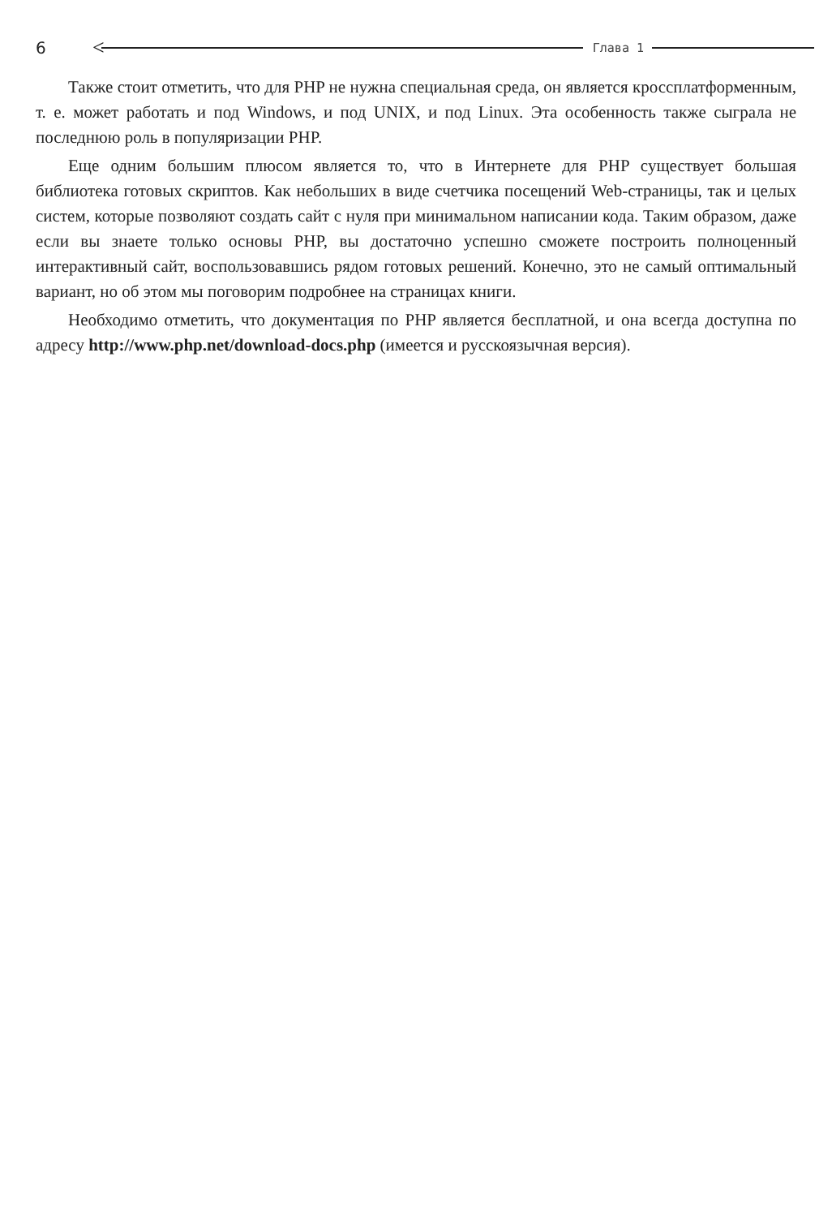6 <
Глава 1
Также стоит отметить, что для PHP не нужна специальная среда, он является кроссплатформенным, т. е. может работать и под Windows, и под UNIX, и под Linux. Эта особенность также сыграла не последнюю роль в популяризации PHP.
Еще одним большим плюсом является то, что в Интернете для PHP существует большая библиотека готовых скриптов. Как небольших в виде счетчика посещений Web-страницы, так и целых систем, которые позволяют создать сайт с нуля при минимальном написании кода. Таким образом, даже если вы знаете только основы PHP, вы достаточно успешно сможете построить полноценный интерактивный сайт, воспользовавшись рядом готовых решений. Конечно, это не самый оптимальный вариант, но об этом мы поговорим подробнее на страницах книги.
Необходимо отметить, что документация по PHP является бесплатной, и она всегда доступна по адресу http://www.php.net/download-docs.php (имеется и русскоязычная версия).